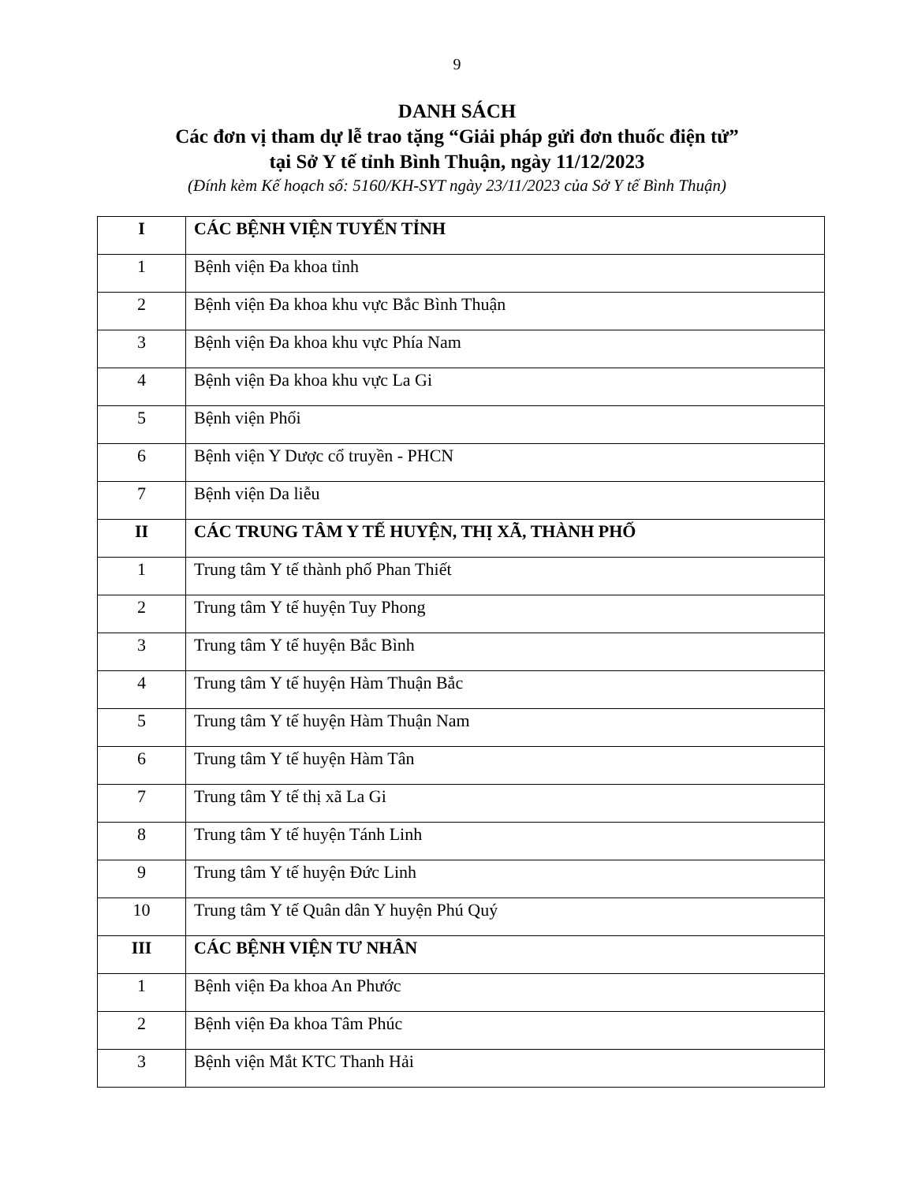9
DANH SÁCH
Các đơn vị tham dự lễ trao tặng “Giải pháp gửi đơn thuốc điện tử”
tại Sở Y tế tỉnh Bình Thuận, ngày 11/12/2023
(Đính kèm Kế hoạch số: 5160/KH-SYT ngày 23/11/2023 của Sở Y tế Bình Thuận)
| I | CÁC BỆNH VIỆN TUYẾN TỈNH |
| 1 | Bệnh viện Đa khoa tỉnh |
| 2 | Bệnh viện Đa khoa khu vực Bắc Bình Thuận |
| 3 | Bệnh viện Đa khoa khu vực Phía Nam |
| 4 | Bệnh viện Đa khoa khu vực La Gi |
| 5 | Bệnh viện Phổi |
| 6 | Bệnh viện Y Dược cổ truyền - PHCN |
| 7 | Bệnh viện Da liễu |
| II | CÁC TRUNG TÂM Y TẾ HUYỆN, THỊ XÃ, THÀNH PHỐ |
| 1 | Trung tâm Y tế thành phố Phan Thiết |
| 2 | Trung tâm Y tế huyện Tuy Phong |
| 3 | Trung tâm Y tế huyện Bắc Bình |
| 4 | Trung tâm Y tế huyện Hàm Thuận Bắc |
| 5 | Trung tâm Y tế huyện Hàm Thuận Nam |
| 6 | Trung tâm Y tế huyện Hàm Tân |
| 7 | Trung tâm Y tế thị xã La Gi |
| 8 | Trung tâm Y tế huyện Tánh Linh |
| 9 | Trung tâm Y tế huyện Đức Linh |
| 10 | Trung tâm Y tế Quân dân Y huyện Phú Quý |
| III | CÁC BỆNH VIỆN TƯ NHÂN |
| 1 | Bệnh viện Đa khoa An Phước |
| 2 | Bệnh viện Đa khoa Tâm Phúc |
| 3 | Bệnh viện Mắt KTC Thanh Hải |